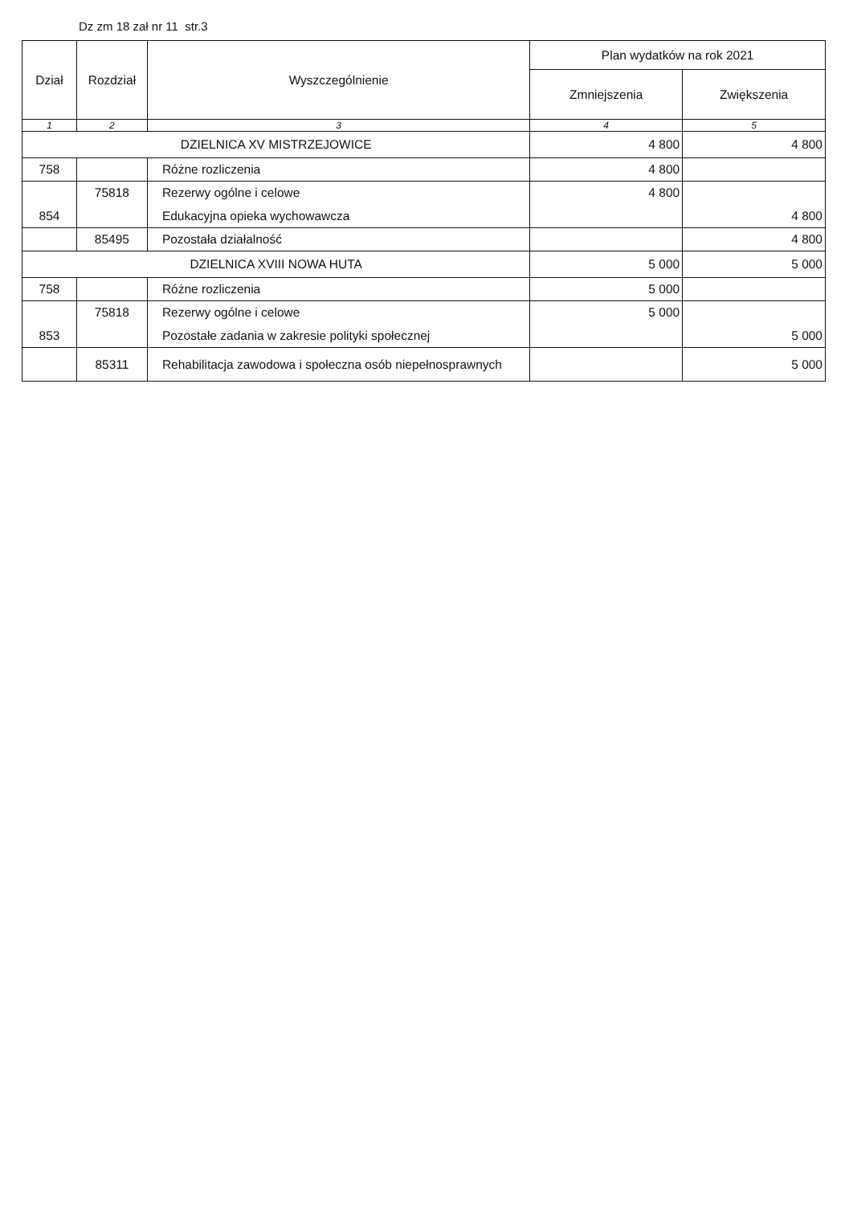Dz zm 18 zał nr 11 str.3
| Dział | Rozdział | Wyszczególnienie | Plan wydatków na rok 2021 | |
| --- | --- | --- | --- | --- |
| | | | Zmniejszenia | Zwiększenia |
| 1 | 2 | 3 | 4 | 5 |
| DZIELNICA XV MISTRZEJOWICE | | | 4 800 | 4 800 |
| 758 | | Różne rozliczenia | 4 800 | |
| | 75818 | Rezerwy ogólne i celowe | 4 800 | |
| 854 | | Edukacyjna opieka wychowawcza | | 4 800 |
| | 85495 | Pozostała działalność | | 4 800 |
| DZIELNICA XVIII NOWA HUTA | | | 5 000 | 5 000 |
| 758 | | Różne rozliczenia | 5 000 | |
| | 75818 | Rezerwy ogólne i celowe | 5 000 | |
| 853 | | Pozostałe zadania w zakresie polityki społecznej | | 5 000 |
| | 85311 | Rehabilitacja zawodowa i społeczna osób niepełnosprawnych | | 5 000 |